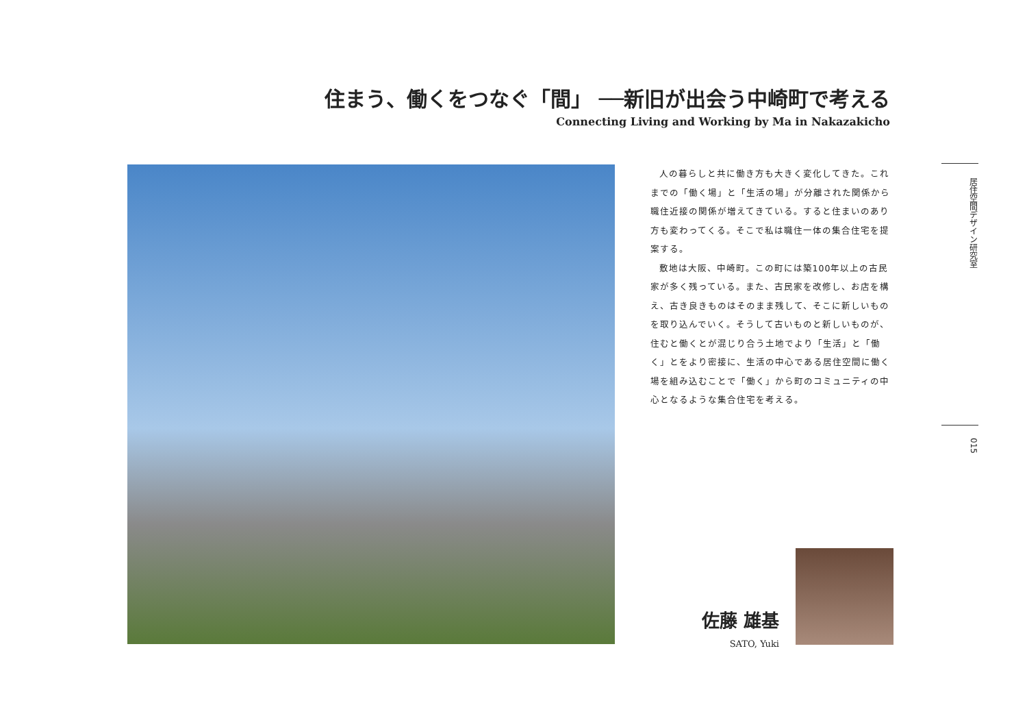住まう、働くをつなぐ「間」 ──新旧が出会う中崎町で考える
Connecting Living and Working by Ma in Nakazakicho
人の暮らしと共に働き方も大きく変化してきた。これまでの「働く場」と「生活の場」が分離された関係から職住近接の関係が増えてきている。すると住まいのあり方も変わってくる。そこで私は職住一体の集合住宅を提案する。
敷地は大阪、中崎町。この町には築100年以上の古民家が多く残っている。また、古民家を改修し、お店を構え、古き良きものはそのまま残して、そこに新しいものを取り込んでいく。そうして古いものと新しいものが、住むと働くとが混じり合う土地でより「生活」と「働く」とをより密接に、生活の中心である居住空間に働く場を組み込むことで「働く」から町のコミュニティの中心となるような集合住宅を考える。
居住空間デザイン研究室
015
佐藤 雄基
SATO, Yuki